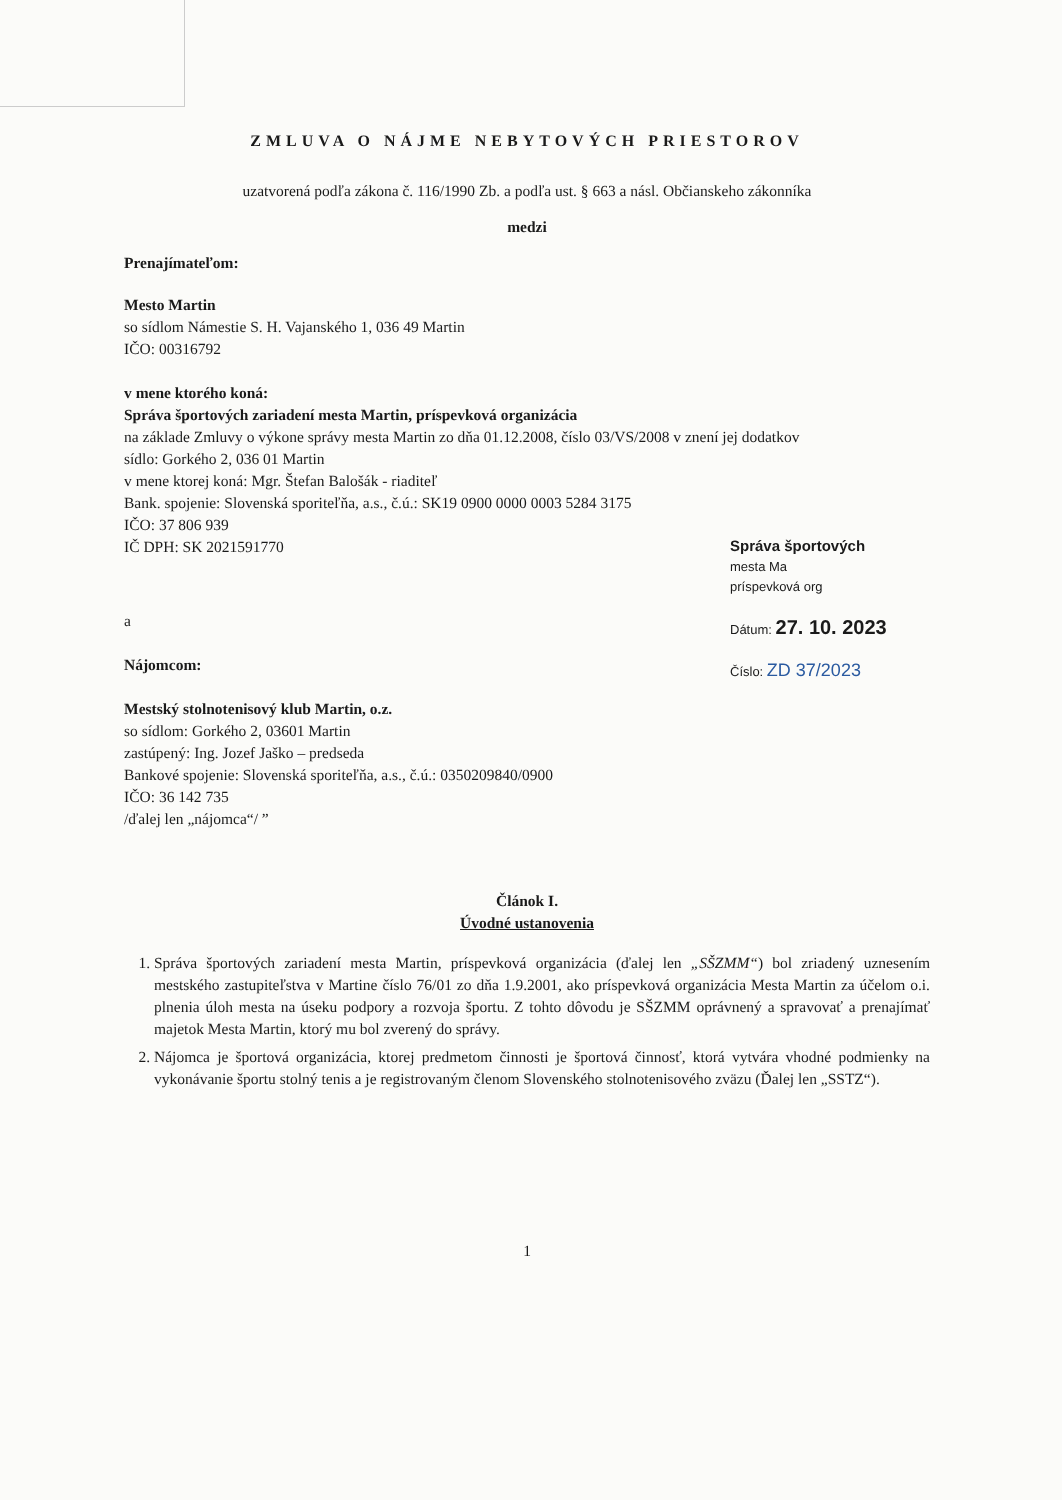ZMLUVA O NÁJME NEBYTOVÝCH PRIESTOROV
uzatvorená podľa zákona č. 116/1990 Zb. a podľa ust. § 663 a násl. Občianskeho zákonníka
medzi
Prenajímateľom:
Mesto Martin
so sídlom Námestie S. H. Vajanského 1, 036 49 Martin
IČO: 00316792
v mene ktorého koná:
Správa športových zariadení mesta Martin, príspevková organizácia
na základe Zmluvy o výkone správy mesta Martin zo dňa 01.12.2008, číslo 03/VS/2008 v znení jej dodatkov
sídlo: Gorkého 2, 036 01 Martin
v mene ktorej koná: Mgr. Štefan Balošák - riaditeľ
Bank. spojenie: Slovenská sporiteľňa, a.s., č.ú.: SK19 0900 0000 0003 5284 3175
IČO: 37 806 939
Správa športových
mesta Ma
príspevková org
Dátum: 27. 10. 2023
Číslo: ZD 37/2023
IČ DPH: SK 2021591770
a
Nájomcom:
Mestský stolnotenisový klub Martin, o.z.
so sídlom: Gorkého 2, 03601 Martin
zastúpený: Ing. Jozef Jaško – predseda
Bankové spojenie: Slovenská sporiteľňa, a.s., č.ú.: 0350209840/0900
IČO: 36 142 735
/ďalej len „nájomca“/ ”
Článok I.
Úvodné ustanovenia
1. Správa športových zariadení mesta Martin, príspevková organizácia (ďalej len „SŠZMM“) bol zriadený uznesením mestského zastupiteľstva v Martine číslo 76/01 zo dňa 1.9.2001, ako príspevková organizácia Mesta Martin za účelom o.i. plnenia úloh mesta na úseku podpory a rozvoja športu. Z tohto dôvodu je SŠZMM oprávnený a spravovať a prenajímať majetok Mesta Martin, ktorý mu bol zverený do správy.
2. Nájomca je športová organizácia, ktorej predmetom činnosti je športová činnosť, ktorá vytvára vhodné podmienky na vykonávanie športu stolný tenis a je registrovaným členom Slovenského stolnotenisového zväzu (Ďalej len „SSTZ“).
1